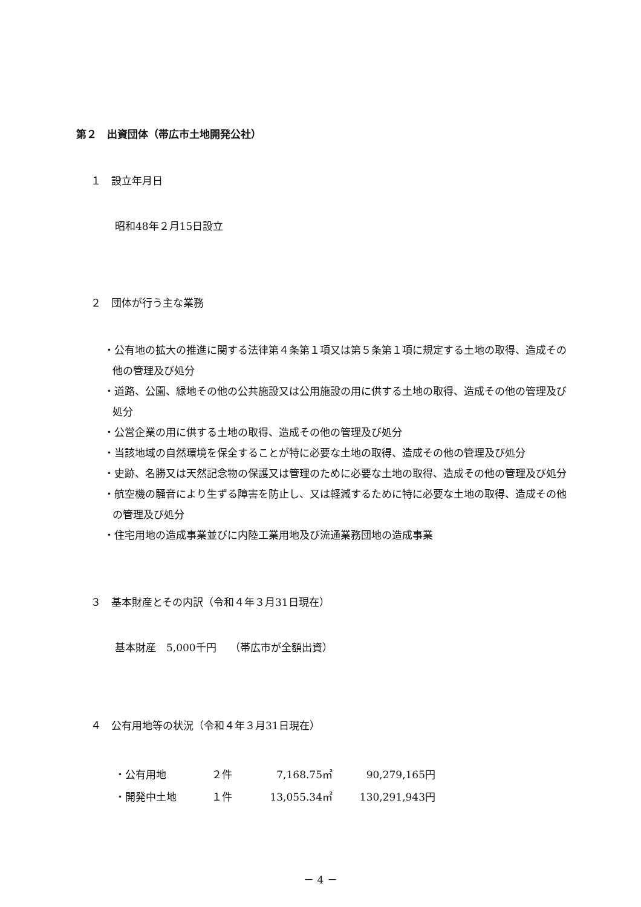第２　出資団体（帯広市土地開発公社）
１　設立年月日
昭和48年２月15日設立
２　団体が行う主な業務
・公有地の拡大の推進に関する法律第４条第１項又は第５条第１項に規定する土地の取得、造成その他の管理及び処分
・道路、公園、緑地その他の公共施設又は公用施設の用に供する土地の取得、造成その他の管理及び処分
・公営企業の用に供する土地の取得、造成その他の管理及び処分
・当該地域の自然環境を保全することが特に必要な土地の取得、造成その他の管理及び処分
・史跡、名勝又は天然記念物の保護又は管理のために必要な土地の取得、造成その他の管理及び処分
・航空機の騒音により生ずる障害を防止し、又は軽減するために特に必要な土地の取得、造成その他の管理及び処分
・住宅用地の造成事業並びに内陸工業用地及び流通業務団地の造成事業
３　基本財産とその内訳（令和４年３月31日現在）
基本財産　5,000千円　 （帯広市が全額出資）
４　公有用地等の状況（令和４年３月31日現在）
| ・公有用地 | ２件 | 7,168.75㎡ | 90,279,165円 |
| ・開発中土地 | １件 | 13,055.34㎡ | 130,291,943円 |
－ 4 －